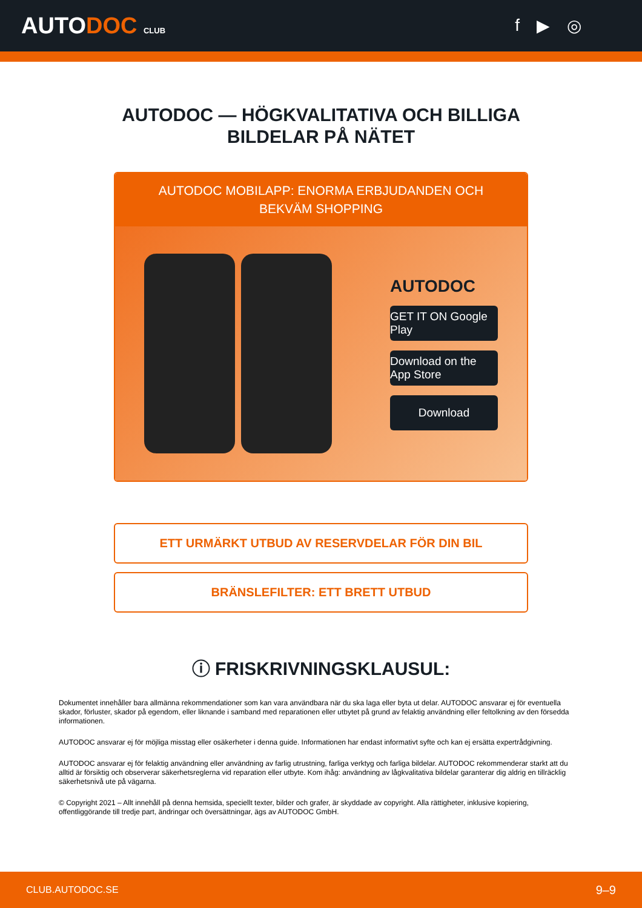AUTODOC CLUB
f ▶ ◎
AUTODOC — HÖGKVALITATIVA OCH BILLIGA
BILDELAR PÅ NÄTET
AUTODOC MOBILAPP: ENORMA ERBJUDANDEN OCH BEKVÄM SHOPPING
AUTODOC
GET IT ON Google Play
Download on the App Store
Download
ETT URMÄRKT UTBUD AV RESERVDELAR FÖR DIN BIL
BRÄNSLEFILTER: ETT BRETT UTBUD
ⓘ FRISKRIVNINGSKLAUSUL:
Dokumentet innehåller bara allmänna rekommendationer som kan vara användbara när du ska laga eller byta ut delar. AUTODOC ansvarar ej för eventuella skador, förluster, skador på egendom, eller liknande i samband med reparationen eller utbytet på grund av felaktig användning eller feltolkning av den försedda informationen.
AUTODOC ansvarar ej för möjliga misstag eller osäkerheter i denna guide. Informationen har endast informativt syfte och kan ej ersätta expertrådgivning.
AUTODOC ansvarar ej för felaktig användning eller användning av farlig utrustning, farliga verktyg och farliga bildelar. AUTODOC rekommenderar starkt att du alltid är försiktig och observerar säkerhetsreglerna vid reparation eller utbyte. Kom ihåg: användning av lågkvalitativa bildelar garanterar dig aldrig en tillräcklig säkerhetsnivå ute på vägarna.
© Copyright 2021 – Allt innehåll på denna hemsida, speciellt texter, bilder och grafer, är skyddade av copyright. Alla rättigheter, inklusive kopiering, offentliggörande till tredje part, ändringar och översättningar, ägs av AUTODOC GmbH.
CLUB.AUTODOC.SE 9–9